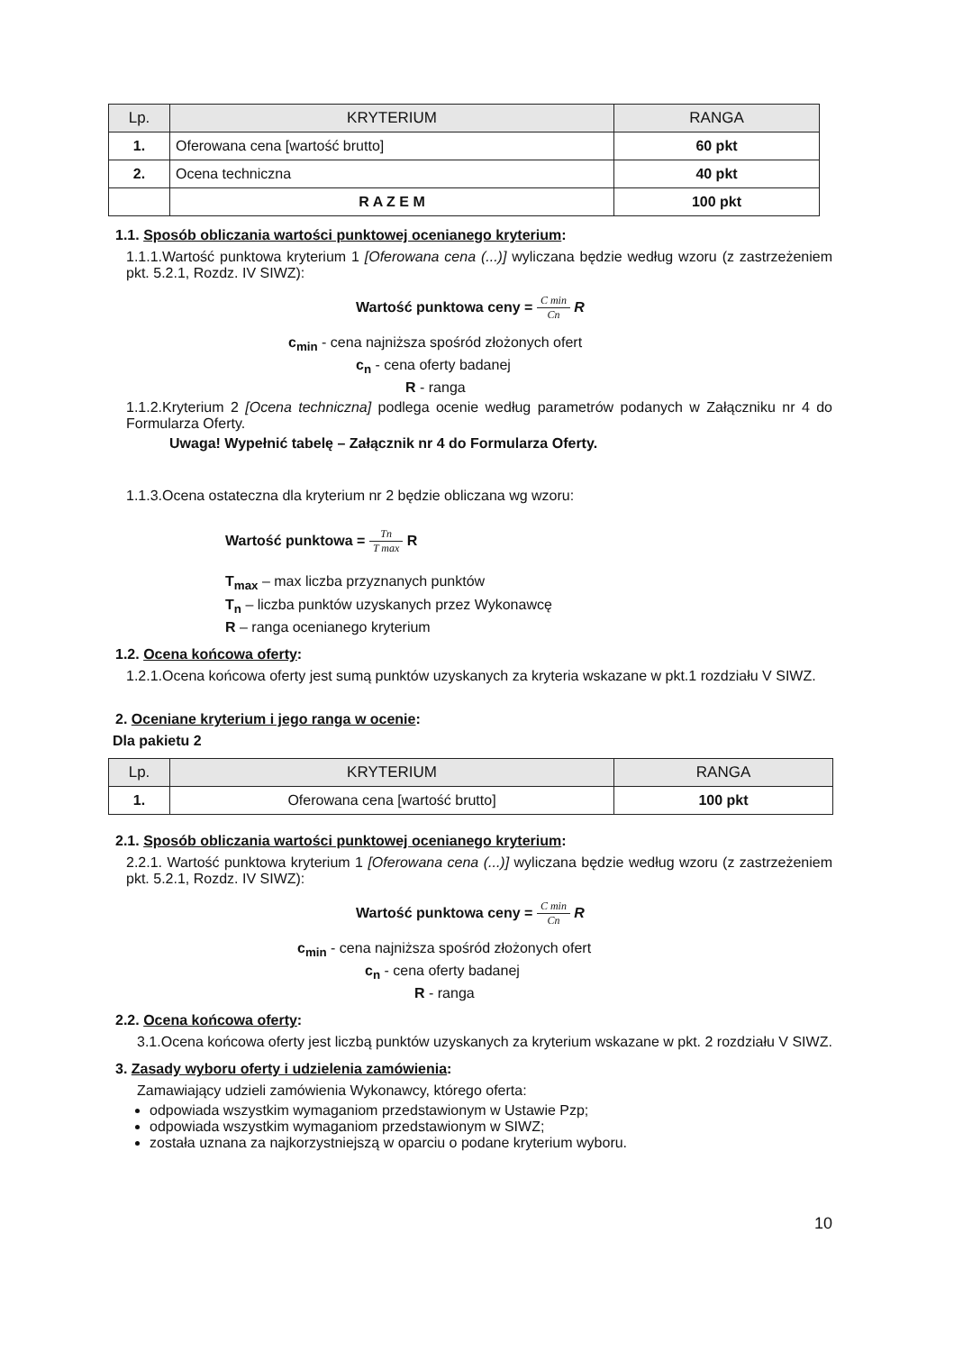| Lp. | KRYTERIUM | RANGA |
| --- | --- | --- |
| 1. | Oferowana cena [wartość brutto] | 60 pkt |
| 2. | Ocena techniczna | 40 pkt |
| | R A Z E M | 100 pkt |
1.1. Sposób obliczania wartości punktowej ocenianego kryterium:
1.1.1.Wartość punktowa kryterium 1 [Oferowana cena (...)] wyliczana będzie według wzoru (z zastrzeżeniem pkt. 5.2.1, Rozdz. IV SIWZ):
Wartość punktowa ceny = C min Cn R
c<sub>min</sub> - cena najniższa spośród złożonych ofert
c<sub>n</sub> - cena oferty badanej
R - ranga
1.1.2.Kryterium 2 [Ocena techniczna] podlega ocenie według parametrów podanych w Załączniku nr 4 do Formularza Oferty.
Uwaga! Wypełnić tabelę – Załącznik nr 4 do Formularza Oferty.
1.1.3.Ocena ostateczna dla kryterium nr 2 będzie obliczana wg wzoru:
Wartość punktowa = Tn T max R
T<sub>max</sub> – max liczba przyznanych punktów
T<sub>n</sub> – liczba punktów uzyskanych przez Wykonawcę
R – ranga ocenianego kryterium
1.2. Ocena końcowa oferty:
1.2.1.Ocena końcowa oferty jest sumą punktów uzyskanych za kryteria wskazane w pkt.1 rozdziału V SIWZ.
2. Oceniane kryterium i jego ranga w ocenie:
Dla pakietu 2
| Lp. | KRYTERIUM | RANGA |
| --- | --- | --- |
| 1. | Oferowana cena [wartość brutto] | 100 pkt |
2.1. Sposób obliczania wartości punktowej ocenianego kryterium:
2.2.1. Wartość punktowa kryterium 1 [Oferowana cena (...)] wyliczana będzie według wzoru (z zastrzeżeniem pkt. 5.2.1, Rozdz. IV SIWZ):
Wartość punktowa ceny = C min Cn R
c<sub>min</sub> - cena najniższa spośród złożonych ofert
c<sub>n</sub> - cena oferty badanej
R - ranga
2.2. Ocena końcowa oferty:
3.1.Ocena końcowa oferty jest liczbą punktów uzyskanych za kryterium wskazane w pkt. 2 rozdziału V SIWZ.
3. Zasady wyboru oferty i udzielenia zamówienia:
Zamawiający udzieli zamówienia Wykonawcy, którego oferta:
odpowiada wszystkim wymaganiom przedstawionym w Ustawie Pzp;
odpowiada wszystkim wymaganiom przedstawionym w SIWZ;
została uznana za najkorzystniejszą w oparciu o podane kryterium wyboru.
10